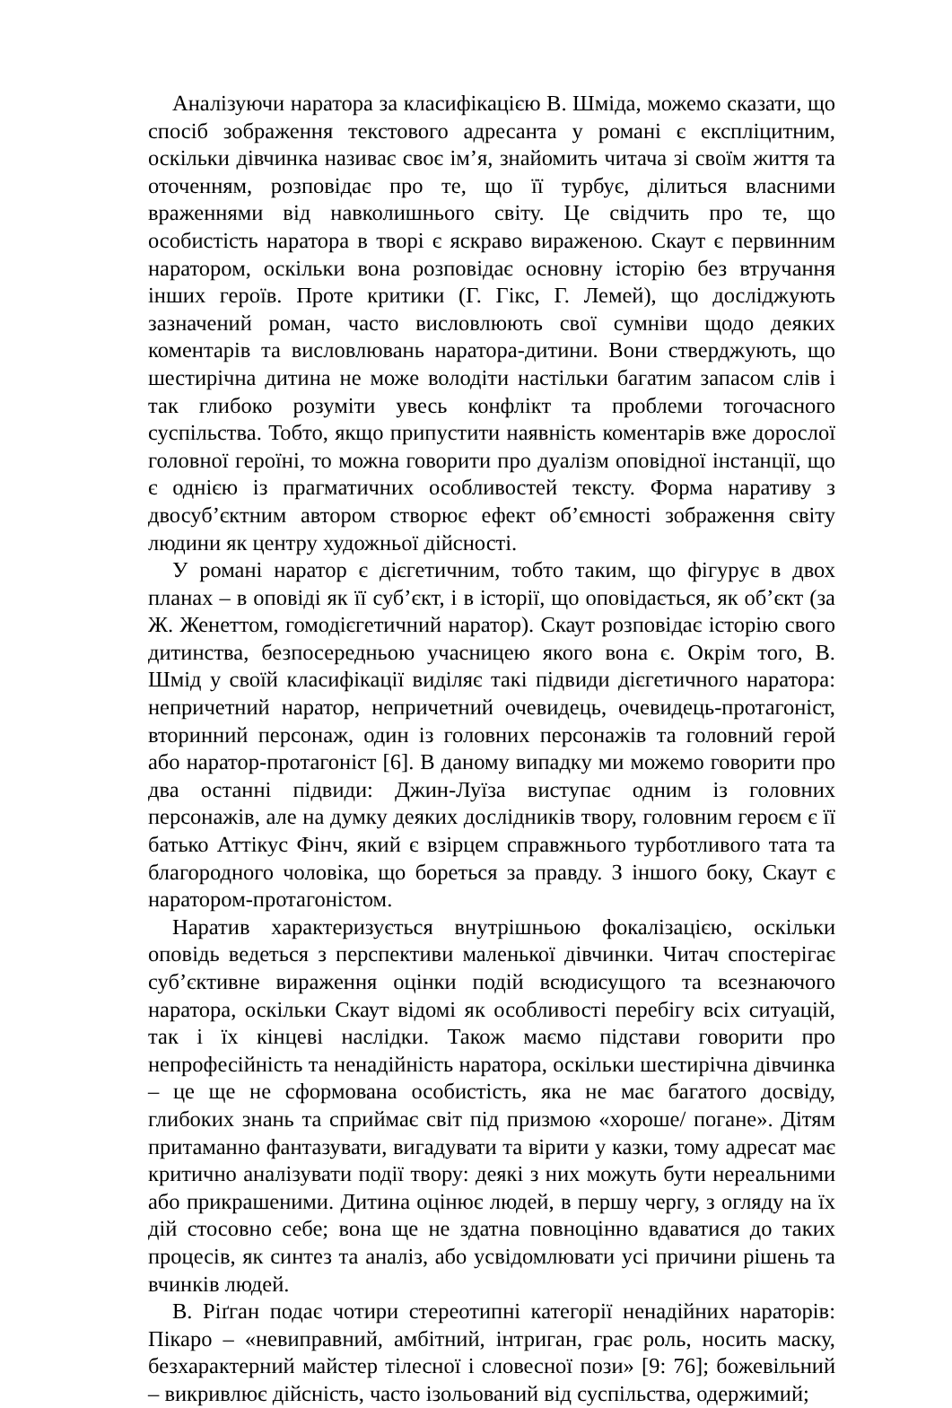Аналізуючи наратора за класифікацією В. Шміда, можемо сказати, що спосіб зображення текстового адресанта у романі є експліцитним, оскільки дівчинка називає своє ім’я, знайомить читача зі своїм життя та оточенням, розповідає про те, що її турбує, ділиться власними враженнями від навколишнього світу. Це свідчить про те, що особистість наратора в творі є яскраво вираженою. Скаут є первинним наратором, оскільки вона розповідає основну історію без втручання інших героїв. Проте критики (Г. Гікс, Г. Лемей), що досліджують зазначений роман, часто висловлюють свої сумніви щодо деяких коментарів та висловлювань наратора-дитини. Вони стверджують, що шестирічна дитина не може володіти настільки багатим запасом слів і так глибоко розуміти увесь конфлікт та проблеми тогочасного суспільства. Тобто, якщо припустити наявність коментарів вже дорослої головної героїні, то можна говорити про дуалізм оповідної інстанції, що є однією із прагматичних особливостей тексту. Форма наративу з двосуб’єктним автором створює ефект об’ємності зображення світу людини як центру художньої дійсності.
У романі наратор є дієгетичним, тобто таким, що фігурує в двох планах – в оповіді як її суб’єкт, і в історії, що оповідається, як об’єкт (за Ж. Женеттом, гомодієгетичний наратор). Скаут розповідає історію свого дитинства, безпосередньою учасницею якого вона є. Окрім того, В. Шмід у своїй класифікації виділяє такі підвиди дієгетичного наратора: непричетний наратор, непричетний очевидець, очевидець-протагоніст, вторинний персонаж, один із головних персонажів та головний герой або наратор-протагоніст [6]. В даному випадку ми можемо говорити про два останні підвиди: Джин-Луїза виступає одним із головних персонажів, але на думку деяких дослідників твору, головним героєм є її батько Аттікус Фінч, який є взірцем справжнього турботливого тата та благородного чоловіка, що бореться за правду. З іншого боку, Скаут є наратором-протагоністом.
Наратив характеризується внутрішньою фокалізацією, оскільки оповідь ведеться з перспективи маленької дівчинки. Читач спостерігає суб’єктивне вираження оцінки подій всюдисущого та всезнаючого наратора, оскільки Скаут відомі як особливості перебігу всіх ситуацій, так і їх кінцеві наслідки. Також маємо підстави говорити про непрофесійність та ненадійність наратора, оскільки шестирічна дівчинка – це ще не сформована особистість, яка не має багатого досвіду, глибоких знань та сприймає світ під призмою «хороше/ погане». Дітям притаманно фантазувати, вигадувати та вірити у казки, тому адресат має критично аналізувати події твору: деякі з них можуть бути нереальними або прикрашеними. Дитина оцінює людей, в першу чергу, з огляду на їх дій стосовно себе; вона ще не здатна повноцінно вдаватися до таких процесів, як синтез та аналіз, або усвідомлювати усі причини рішень та вчинків людей.
В. Ріґган подає чотири стереотипні категорії ненадійних нараторів: Пікаро – «невиправний, амбітний, інтриган, грає роль, носить маску, безхарактерний майстер тілесної і словесної пози» [9: 76]; божевільний – викривлює дійсність, часто ізольований від суспільства, одержимий;